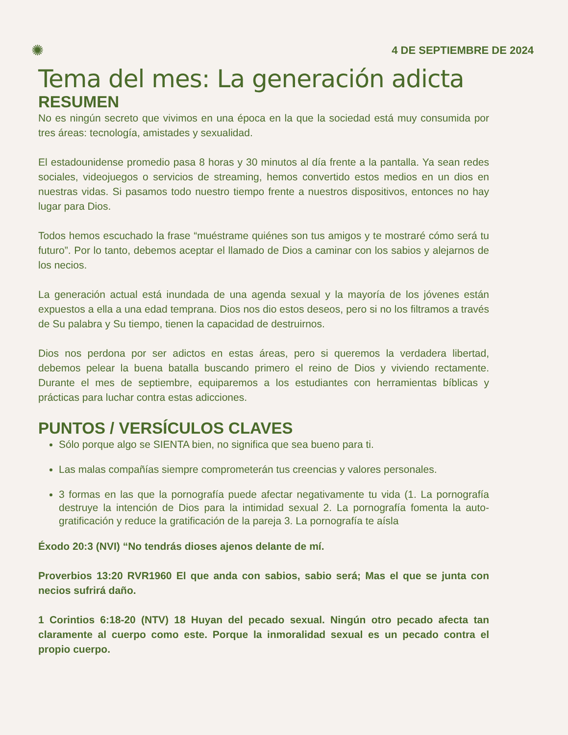✺ 4 DE SEPTIEMBRE DE 2024
Tema del mes: La generación adicta
RESUMEN
No es ningún secreto que vivimos en una época en la que la sociedad está muy consumida por tres áreas: tecnología, amistades y sexualidad.
El estadounidense promedio pasa 8 horas y 30 minutos al día frente a la pantalla. Ya sean redes sociales, videojuegos o servicios de streaming, hemos convertido estos medios en un dios en nuestras vidas. Si pasamos todo nuestro tiempo frente a nuestros dispositivos, entonces no hay lugar para Dios.
Todos hemos escuchado la frase “muéstrame quiénes son tus amigos y te mostraré cómo será tu futuro”. Por lo tanto, debemos aceptar el llamado de Dios a caminar con los sabios y alejarnos de los necios.
La generación actual está inundada de una agenda sexual y la mayoría de los jóvenes están expuestos a ella a una edad temprana. Dios nos dio estos deseos, pero si no los filtramos a través de Su palabra y Su tiempo, tienen la capacidad de destruirnos.
Dios nos perdona por ser adictos en estas áreas, pero si queremos la verdadera libertad, debemos pelear la buena batalla buscando primero el reino de Dios y viviendo rectamente. Durante el mes de septiembre, equiparemos a los estudiantes con herramientas bíblicas y prácticas para luchar contra estas adicciones.
PUNTOS / VERSÍCULOS CLAVES
Sólo porque algo se SIENTA bien, no significa que sea bueno para ti.
Las malas compañías siempre comprometerán tus creencias y valores personales.
3 formas en las que la pornografía puede afectar negativamente tu vida (1. La pornografía destruye la intención de Dios para la intimidad sexual 2. La pornografía fomenta la auto-gratificación y reduce la gratificación de la pareja 3. La pornografía te aísla
Éxodo 20:3 (NVI) “No tendrás dioses ajenos delante de mí.
Proverbios 13:20 RVR1960 El que anda con sabios, sabio será; Mas el que se junta con necios sufrirá daño.
1 Corintios 6:18-20 (NTV) 18 Huyan del pecado sexual. Ningún otro pecado afecta tan claramente al cuerpo como este. Porque la inmoralidad sexual es un pecado contra el propio cuerpo.